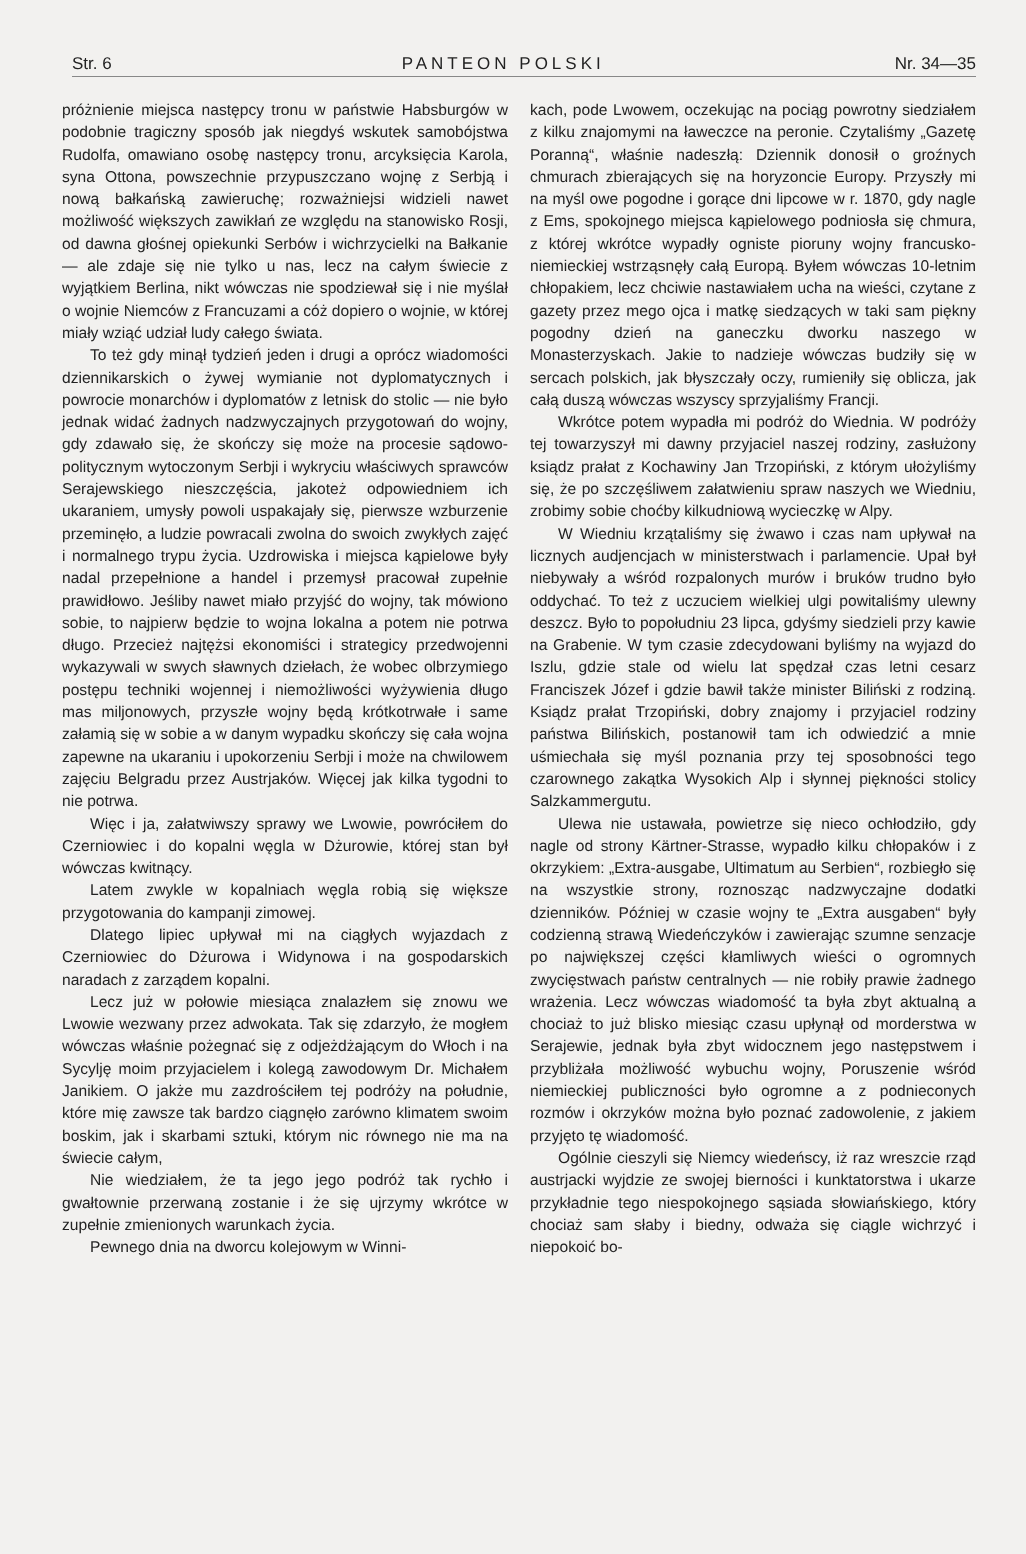Str. 6 PANTEON POLSKI Nr. 34—35
próżnienie miejsca następcy tronu w państwie Habsburgów w podobnie tragiczny sposób jak niegdyś wskutek samobójstwa Rudolfa, omawiano osobę następcy tronu, arcyksięcia Karola, syna Ottona, powszechnie przypuszczano wojnę z Serbją i nową bałkańską zawieruchę; rozważniejsi widzieli nawet możliwość większych zawikłań ze względu na stanowisko Rosji, od dawna głośnej opiekunki Serbów i wichrzycielki na Bałkanie — ale zdaje się nie tylko u nas, lecz na całym świecie z wyjątkiem Berlina, nikt wówczas nie spodziewał się i nie myślał o wojnie Niemców z Francuzami a cóż dopiero o wojnie, w której miały wziąć udział ludy całego świata.
To też gdy minął tydzień jeden i drugi a oprócz wiadomości dziennikarskich o żywej wymianie not dyplomatycznych i powrocie monarchów i dyplomatów z letnisk do stolic — nie było jednak widać żadnych nadzwyczajnych przygotowań do wojny, gdy zdawało się, że skończy się może na procesie sądowo-politycznym wytoczonym Serbji i wykryciu właściwych sprawców Serajewskiego nieszczęścia, jakoteż odpowiedniem ich ukaraniem, umysły powoli uspakajały się, pierwsze wzburzenie przeminęło, a ludzie powracali zwolna do swoich zwykłych zajęć i normalnego trypu życia. Uzdrowiska i miejsca kąpielowe były nadal przepełnione a handel i przemysł pracował zupełnie prawidłowo. Jeśliby nawet miało przyjść do wojny, tak mówiono sobie, to najpierw będzie to wojna lokalna a potem nie potrwa długo. Przecież najtężsi ekonomiści i strategicy przedwojenni wykazywali w swych sławnych dziełach, że wobec olbrzymiego postępu techniki wojennej i niemożliwości wyżywienia długo mas miljonowych, przyszłe wojny będą krótkotrwałe i same załamią się w sobie a w danym wypadku skończy się cała wojna zapewne na ukaraniu i upokorzeniu Serbji i może na chwilowem zajęciu Belgradu przez Austrjaków. Więcej jak kilka tygodni to nie potrwa.
Więc i ja, załatwiwszy sprawy we Lwowie, powróciłem do Czerniowiec i do kopalni węgla w Dżurowie, której stan był wówczas kwitnący.
Latem zwykle w kopalniach węgla robią się większe przygotowania do kampanji zimowej.
Dlatego lipiec upływał mi na ciągłych wyjazdach z Czerniowiec do Dżurowa i Widynowa i na gospodarskich naradach z zarządem kopalni.
Lecz już w połowie miesiąca znalazłem się znowu we Lwowie wezwany przez adwokata. Tak się zdarzyło, że mogłem wówczas właśnie pożegnać się z odjeżdżającym do Włoch i na Sycylję moim przyjacielem i kolegą zawodowym Dr. Michałem Janikiem. O jakże mu zazdrościłem tej podróży na południe, które mię zawsze tak bardzo ciągnęło zarówno klimatem swoim boskim, jak i skarbami sztuki, którym nic równego nie ma na świecie całym,
Nie wiedziałem, że ta jego jego podróż tak rychło i gwałtownie przerwaną zostanie i że się ujrzymy wkrótce w zupełnie zmienionych warunkach życia.
Pewnego dnia na dworcu kolejowym w Winni-
kach, pode Lwowem, oczekując na pociąg powrotny siedziałem z kilku znajomymi na ławeczce na peronie. Czytaliśmy „Gazetę Poranną“, właśnie nadeszłą: Dziennik donosił o groźnych chmurach zbierających się na horyzoncie Europy. Przyszły mi na myśl owe pogodne i gorące dni lipcowe w r. 1870, gdy nagle z Ems, spokojnego miejsca kąpielowego podniosła się chmura, z której wkrótce wypadły ogniste pioruny wojny francusko-niemieckiej wstrząsnęły całą Europą. Byłem wówczas 10-letnim chłopakiem, lecz chciwie nastawiałem ucha na wieści, czytane z gazety przez mego ojca i matkę siedzących w taki sam piękny pogodny dzień na ganeczku dworku naszego w Monasterzyskach. Jakie to nadzieje wówczas budziły się w sercach polskich, jak błyszczały oczy, rumieniły się oblicza, jak całą duszą wówczas wszyscy sprzyjaliśmy Francji.
Wkrótce potem wypadła mi podróż do Wiednia. W podróży tej towarzyszył mi dawny przyjaciel naszej rodziny, zasłużony ksiądz prałat z Kochawiny Jan Trzopiński, z którym ułożyliśmy się, że po szczęśliwem załatwieniu spraw naszych we Wiedniu, zrobimy sobie choćby kilkudniową wycieczkę w Alpy.
W Wiedniu krzątaliśmy się żwawo i czas nam upływał na licznych audjencjach w ministerstwach i parlamencie. Upał był niebywały a wśród rozpalonych murów i bruków trudno było oddychać. To też z uczuciem wielkiej ulgi powitaliśmy ulewny deszcz. Było to popołudniu 23 lipca, gdyśmy siedzieli przy kawie na Grabenie. W tym czasie zdecydowani byliśmy na wyjazd do Iszlu, gdzie stale od wielu lat spędzał czas letni cesarz Franciszek Józef i gdzie bawił także minister Biliński z rodziną. Ksiądz prałat Trzopiński, dobry znajomy i przyjaciel rodziny państwa Bilińskich, postanowił tam ich odwiedzić a mnie uśmiechała się myśl poznania przy tej sposobności tego czarownego zakątka Wysokich Alp i słynnej piękności stolicy Salzkammergutu.
Ulewa nie ustawała, powietrze się nieco ochłodziło, gdy nagle od strony Kärtner-Strasse, wypadło kilku chłopaków i z okrzykiem: „Extra-ausgabe, Ultimatum au Serbien“, rozbiegło się na wszystkie strony, roznosząc nadzwyczajne dodatki dzienników. Później w czasie wojny te „Extra ausgaben“ były codzienną strawą Wiedeńczyków i zawierając szumne senzacje po największej części kłamliwych wieści o ogromnych zwycięstwach państw centralnych — nie robiły prawie żadnego wrażenia. Lecz wówczas wiadomość ta była zbyt aktualną a chociaż to już blisko miesiąc czasu upłynął od morderstwa w Serajewie, jednak była zbyt widocznem jego następstwem i przybliżała możliwość wybuchu wojny, Poruszenie wśród niemieckiej publiczności było ogromne a z podnieconych rozmów i okrzyków można było poznać zadowolenie, z jakiem przyjęto tę wiadomość.
Ogólnie cieszyli się Niemcy wiedeńscy, iż raz wreszcie rząd austrjacki wyjdzie ze swojej bierności i kunktatorstwa i ukarze przykładnie tego niespokojnego sąsiada słowiańskiego, który chociaż sam słaby i biedny, odważa się ciągle wichrzyć i niepokoić bo-